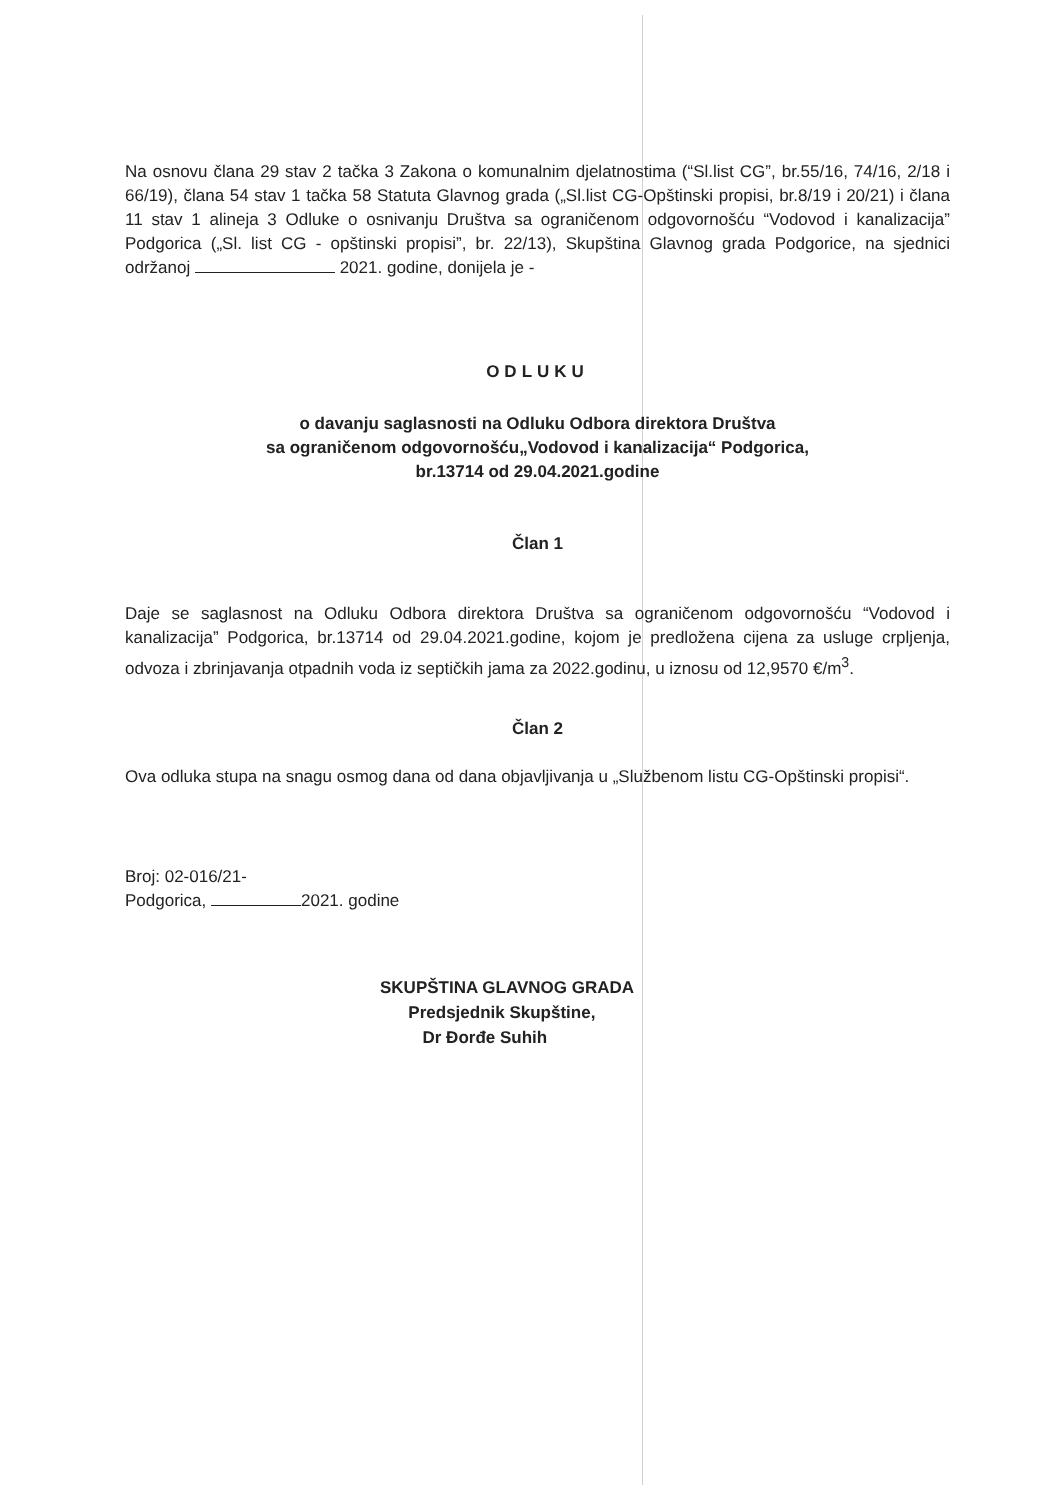Na osnovu člana 29 stav 2 tačka 3 Zakona o komunalnim djelatnostima (“Sl.list CG”, br.55/16, 74/16, 2/18 i 66/19), člana 54 stav 1 tačka 58 Statuta Glavnog grada („Sl.list CG-Opštinski propisi, br.8/19 i 20/21) i člana 11 stav 1 alineja 3 Odluke o osnivanju Društva sa ograničenom odgovornošću “Vodovod i kanalizacija” Podgorica („Sl. list CG - opštinski propisi”, br. 22/13), Skupština Glavnog grada Podgorice, na sjednici održanoj 2021. godine, donijela je -
ODLUKU
o davanju saglasnosti na Odluku Odbora direktora Društva
sa ograničenom odgovornošću„Vodovod i kanalizacija“ Podgorica,
br.13714 od 29.04.2021.godine
Član 1
Daje se saglasnost na Odluku Odbora direktora Društva sa ograničenom odgovornošću “Vodovod i kanalizacija” Podgorica, br.13714 od 29.04.2021.godine, kojom je predložena cijena za usluge crpljenja, odvoza i zbrinjavanja otpadnih voda iz septičkih jama za 2022.godinu, u iznosu od 12,9570 €/m<sup>3</sup>.
Član 2
Ova odluka stupa na snagu osmog dana od dana objavljivanja u „Službenom listu CG-Opštinski propisi“.
Broj: 02-016/21-
Podgorica, 2021. godine
SKUPŠTINA GLAVNOG GRADA
Predsjednik Skupštine,
Dr Đorđe Suhih